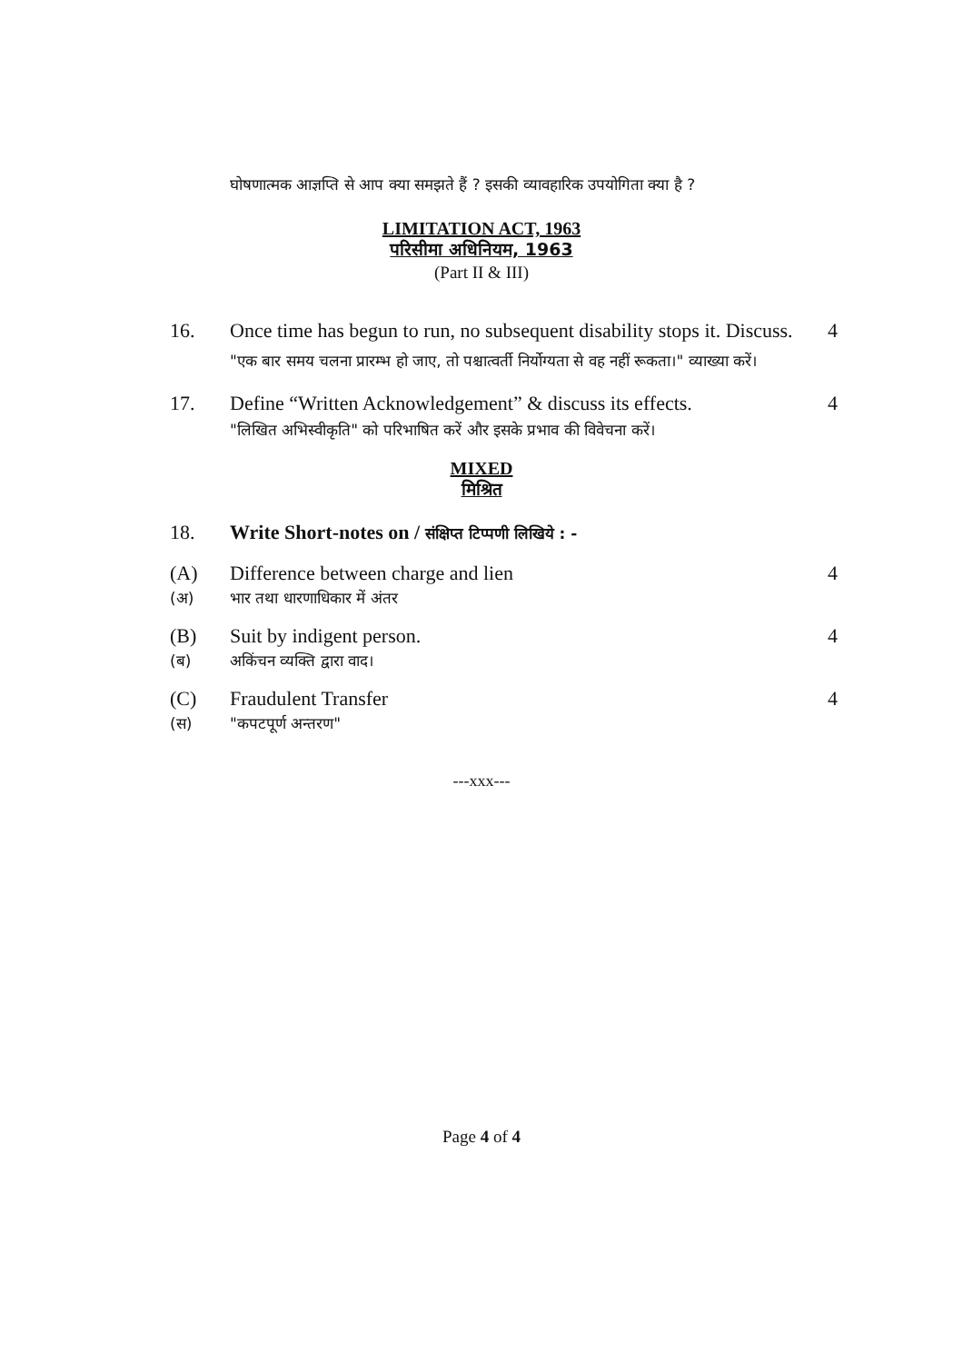घोषणात्मक आज्ञप्ति से आप क्या समझते हैं ? इसकी व्यावहारिक उपयोगिता क्या है ?
LIMITATION ACT, 1963
परिसीमा अधिनियम, 1963
(Part II & III)
16. Once time has begun to run, no subsequent disability stops it. Discuss.
"एक बार समय चलना प्रारम्भ हो जाए, तो पश्चात्वर्ती निर्योग्यता से वह नहीं रूकता।" व्याख्या करें।
4
17. Define “Written Acknowledgement” & discuss its effects.
"लिखित अभिस्वीकृति" को परिभाषित करें और इसके प्रभाव की विवेचना करें।
4
MIXED
मिश्रित
18. Write Short-notes on / संक्षिप्त टिप्पणी लिखिये : -
(A)
(अ)
Difference between charge and lien
भार तथा धारणाधिकार में अंतर
4
(B)
(ब)
Suit by indigent person.
अकिंचन व्यक्ति द्वारा वाद।
4
(C)
(स)
Fraudulent Transfer
"कपटपूर्ण अन्तरण"
4
---xxx---
Page 4 of 4